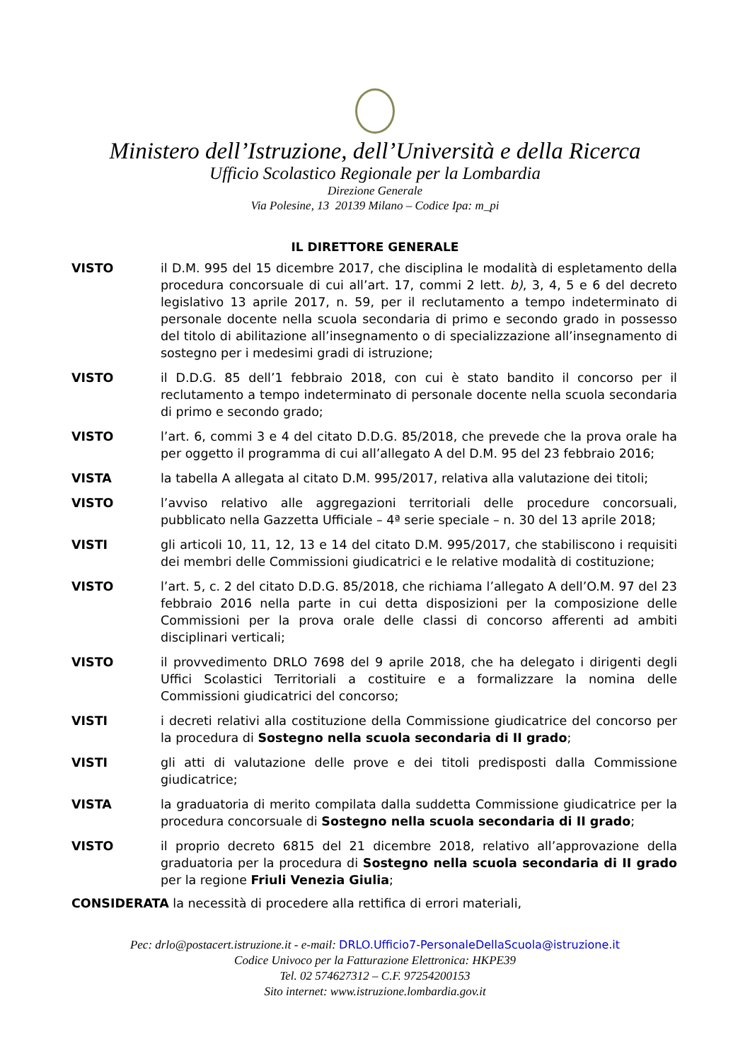Ministero dell’Istruzione, dell’Università e della Ricerca
Ufficio Scolastico Regionale per la Lombardia
Direzione Generale
Via Polesine, 13 20139 Milano – Codice Ipa: m_pi
IL DIRETTORE GENERALE
| VISTO | il D.M. 995 del 15 dicembre 2017, che disciplina le modalità di espletamento della procedura concorsuale di cui all’art. 17, commi 2 lett. b) , 3, 4, 5 e 6 del decreto legislativo 13 aprile 2017, n. 59, per il reclutamento a tempo indeterminato di personale docente nella scuola secondaria di primo e secondo grado in possesso del titolo di abilitazione all’insegnamento o di specializzazione all’insegnamento di sostegno per i medesimi gradi di istruzione; |
| VISTO | il D.D.G. 85 dell’1 febbraio 2018, con cui è stato bandito il concorso per il reclutamento a tempo indeterminato di personale docente nella scuola secondaria di primo e secondo grado; |
| VISTO | l’art. 6, commi 3 e 4 del citato D.D.G. 85/2018, che prevede che la prova orale ha per oggetto il programma di cui all’allegato A del D.M. 95 del 23 febbraio 2016; |
| VISTA | la tabella A allegata al citato D.M. 995/2017, relativa alla valutazione dei titoli; |
| VISTO | l’avviso relativo alle aggregazioni territoriali delle procedure concorsuali, pubblicato nella Gazzetta Ufficiale – 4ª serie speciale – n. 30 del 13 aprile 2018; |
| VISTI | gli articoli 10, 11, 12, 13 e 14 del citato D.M. 995/2017, che stabiliscono i requisiti dei membri delle Commissioni giudicatrici e le relative modalità di costituzione; |
| VISTO | l’art. 5, c. 2 del citato D.D.G. 85/2018, che richiama l’allegato A dell’O.M. 97 del 23 febbraio 2016 nella parte in cui detta disposizioni per la composizione delle Commissioni per la prova orale delle classi di concorso afferenti ad ambiti disciplinari verticali; |
| VISTO | il provvedimento DRLO 7698 del 9 aprile 2018, che ha delegato i dirigenti degli Uffici Scolastici Territoriali a costituire e a formalizzare la nomina delle Commissioni giudicatrici del concorso; |
| VISTI | i decreti relativi alla costituzione della Commissione giudicatrice del concorso per la procedura di Sostegno nella scuola secondaria di II grado ; |
| VISTI | gli atti di valutazione delle prove e dei titoli predisposti dalla Commissione giudicatrice; |
| VISTA | la graduatoria di merito compilata dalla suddetta Commissione giudicatrice per la procedura concorsuale di Sostegno nella scuola secondaria di II grado ; |
| VISTO | il proprio decreto 6815 del 21 dicembre 2018, relativo all’approvazione della graduatoria per la procedura di Sostegno nella scuola secondaria di II grado per la regione Friuli Venezia Giulia ; |
CONSIDERATA la necessità di procedere alla rettifica di errori materiali,
Pec: drlo@postacert.istruzione.it - e-mail: DRLO.Ufficio7-PersonaleDellaScuola@istruzione.it
Codice Univoco per la Fatturazione Elettronica: HKPE39
Tel. 02 574627312 – C.F. 97254200153
Sito internet: www.istruzione.lombardia.gov.it